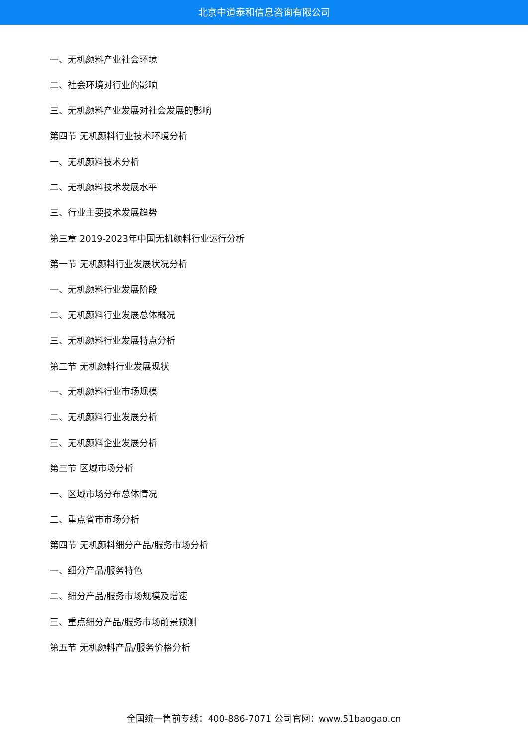北京中道泰和信息咨询有限公司
一、无机颜料产业社会环境
二、社会环境对行业的影响
三、无机颜料产业发展对社会发展的影响
第四节 无机颜料行业技术环境分析
一、无机颜料技术分析
二、无机颜料技术发展水平
三、行业主要技术发展趋势
第三章 2019-2023年中国无机颜料行业运行分析
第一节 无机颜料行业发展状况分析
一、无机颜料行业发展阶段
二、无机颜料行业发展总体概况
三、无机颜料行业发展特点分析
第二节 无机颜料行业发展现状
一、无机颜料行业市场规模
二、无机颜料行业发展分析
三、无机颜料企业发展分析
第三节 区域市场分析
一、区域市场分布总体情况
二、重点省市市场分析
第四节 无机颜料细分产品/服务市场分析
一、细分产品/服务特色
二、细分产品/服务市场规模及增速
三、重点细分产品/服务市场前景预测
第五节 无机颜料产品/服务价格分析
全国统一售前专线：400-886-7071 公司官网：www.51baogao.cn